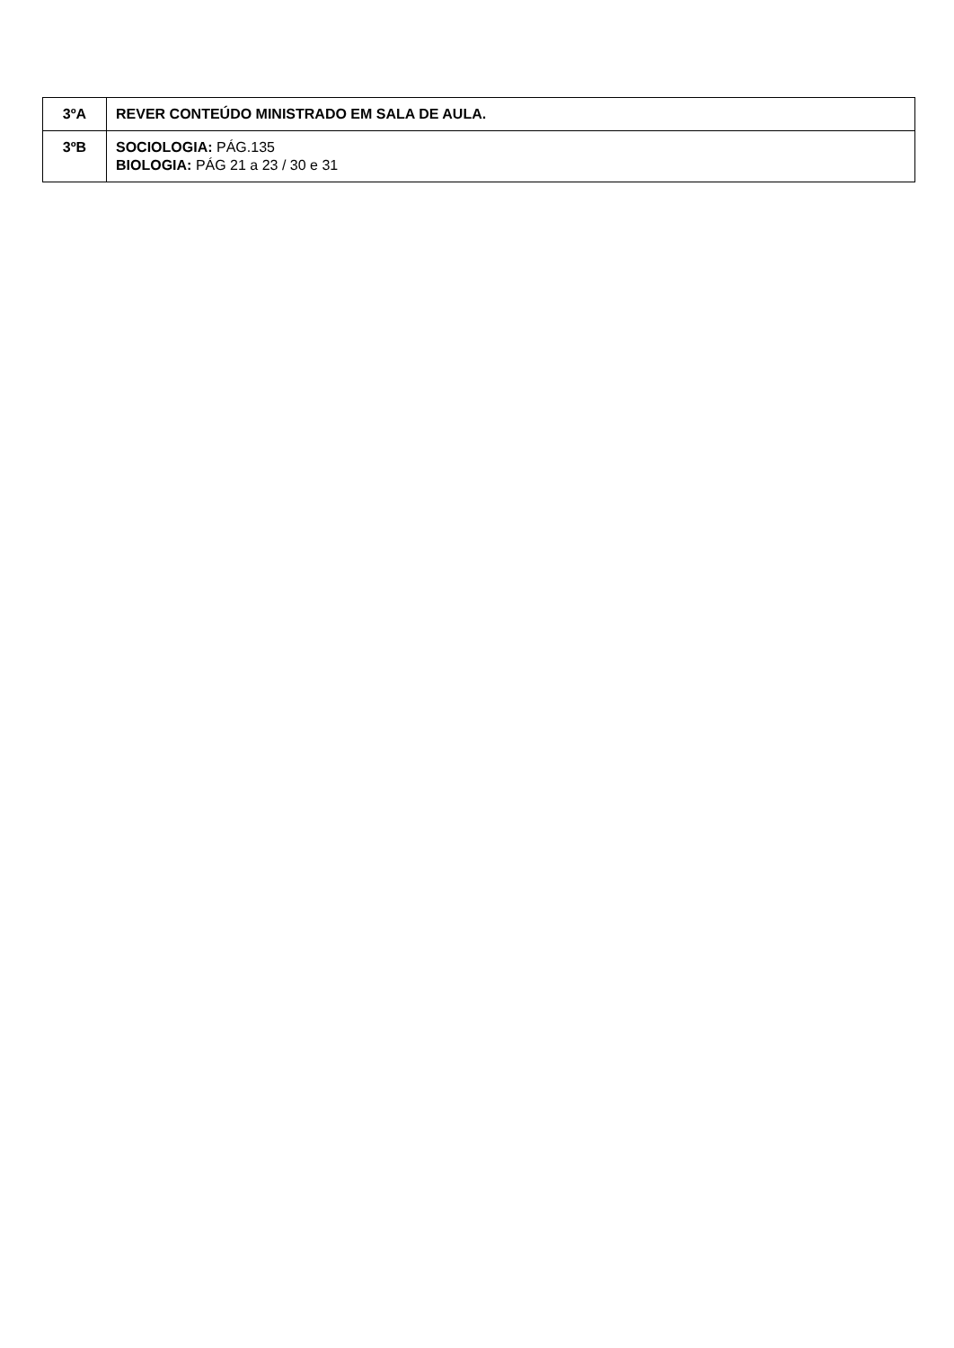| 3ºA | REVER CONTEÚDO MINISTRADO EM SALA DE AULA. |
| 3ºB | SOCIOLOGIA: PÁG.135 BIOLOGIA: PÁG 21 a 23 / 30 e 31 |